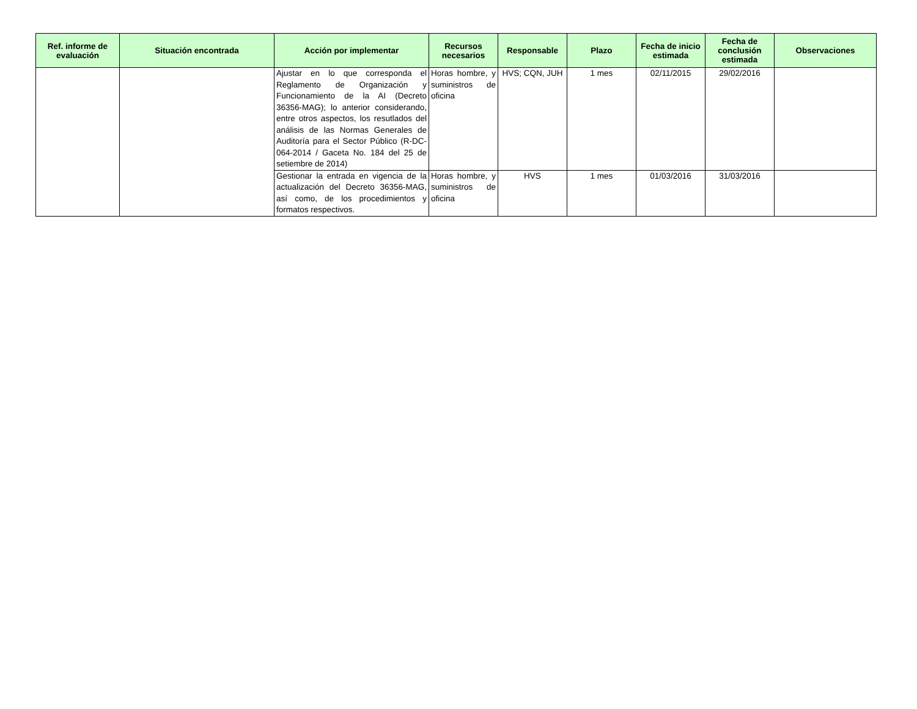| Ref. informe de evaluación | Situación encontrada | Acción por implementar | Recursos necesarios | Responsable | Plazo | Fecha de inicio estimada | Fecha de conclusión estimada | Observaciones |
| --- | --- | --- | --- | --- | --- | --- | --- | --- |
| | | Ajustar en lo que corresponda el Reglamento de Organización y Funcionamiento de la AI (Decreto 36356-MAG); lo anterior considerando, entre otros aspectos, los resutlados del análisis de las Normas Generales de Auditoría para el Sector Público (R-DC-064-2014 / Gaceta No. 184 del 25 de setiembre de 2014) | Horas hombre, y suministros de oficina | HVS; CQN, JUH | 1 mes | 02/11/2015 | 29/02/2016 | |
| | | Gestionar la entrada en vigencia de la actualización del Decreto 36356-MAG, así como, de los procedimientos y formatos respectivos. | Horas hombre, y suministros de oficina | HVS | 1 mes | 01/03/2016 | 31/03/2016 | |